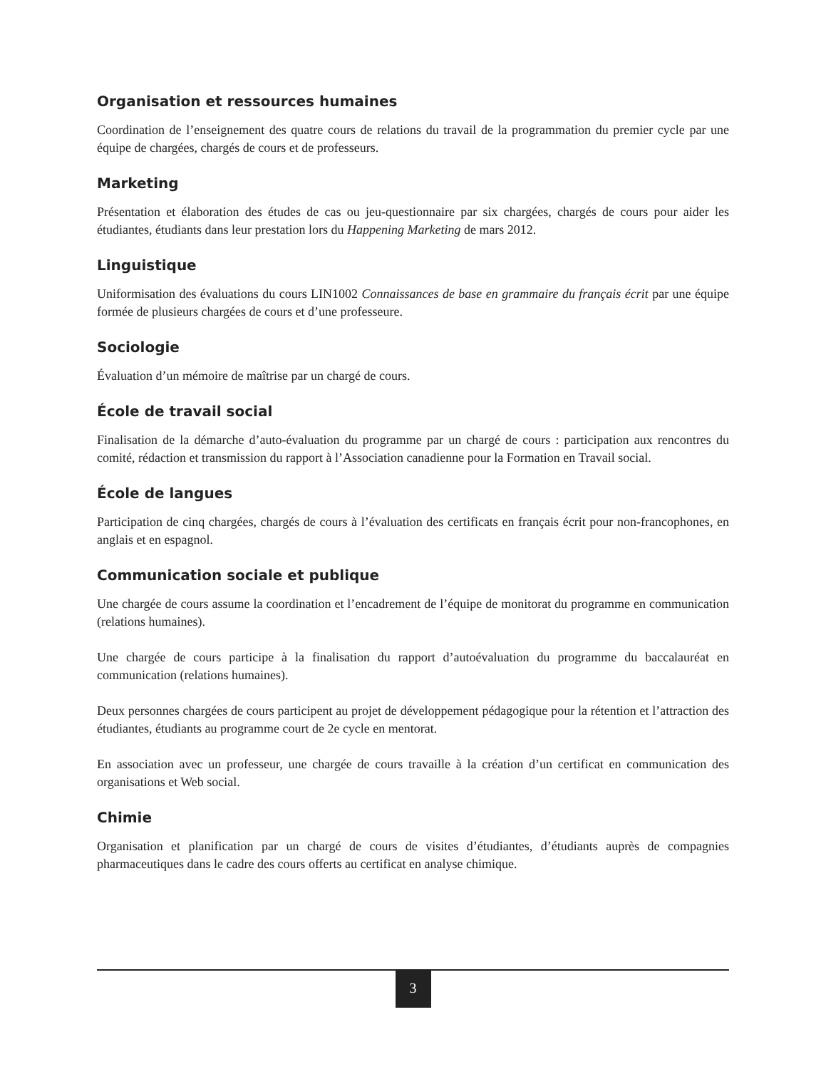Organisation et ressources humaines
Coordination de l’enseignement des quatre cours de relations du travail de la programmation du premier cycle par une équipe de chargées, chargés de cours et de professeurs.
Marketing
Présentation et élaboration des études de cas ou jeu-questionnaire par six chargées, chargés de cours pour aider les étudiantes, étudiants dans leur prestation lors du Happening Marketing de mars 2012.
Linguistique
Uniformisation des évaluations du cours LIN1002 Connaissances de base en grammaire du français écrit par une équipe formée de plusieurs chargées de cours et d’une professeure.
Sociologie
Évaluation d’un mémoire de maîtrise par un chargé de cours.
École de travail social
Finalisation de la démarche d’auto-évaluation du programme par un chargé de cours : participation aux rencontres du comité, rédaction et transmission du rapport à l’Association canadienne pour la Formation en Travail social.
École de langues
Participation de cinq chargées, chargés de cours à l’évaluation des certificats en français écrit pour non-francophones, en anglais et en espagnol.
Communication sociale et publique
Une chargée de cours assume la coordination et l’encadrement de l’équipe de monitorat du programme en communication (relations humaines).
Une chargée de cours participe à la finalisation du rapport d’autoévaluation du programme du baccalauréat en communication (relations humaines).
Deux personnes chargées de cours participent au projet de développement pédagogique pour la rétention et l’attraction des étudiantes, étudiants au programme court de 2e cycle en mentorat.
En association avec un professeur, une chargée de cours travaille à la création d’un certificat en communication des organisations et Web social.
Chimie
Organisation et planification par un chargé de cours de visites d’étudiantes, d’étudiants auprès de compagnies pharmaceutiques dans le cadre des cours offerts au certificat en analyse chimique.
3